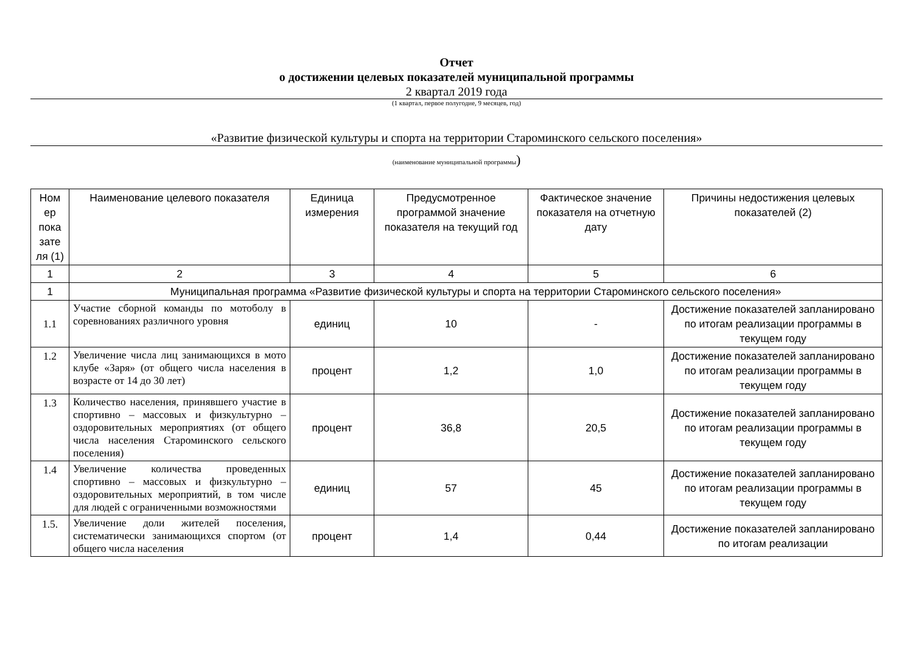Отчет
о достижении целевых показателей муниципальной программы
2 квартал 2019 года
(1 квартал, первое полугодие, 9 месяцев, год)
«Развитие физической культуры и спорта на территории Староминского сельского поселения»
(наименование муниципальной программы)
| Ном ер пока зате ля (1) | Наименование целевого показателя | Единица измерения | Предусмотренное программой значение показателя на текущий год | Фактическое значение показателя на отчетную дату | Причины недостижения целевых показателей (2) |
| --- | --- | --- | --- | --- | --- |
| 1 | 2 | 3 | 4 | 5 | 6 |
| 1 | Муниципальная программа «Развитие физической культуры и спорта на территории Староминского сельского поселения» | | | | |
| 1.1 | Участие сборной команды по мотоболу в соревнованиях различного уровня | единиц | 10 | - | Достижение показателей запланировано по итогам реализации программы в текущем году |
| 1.2 | Увеличение числа лиц занимающихся в мото клубе «Заря» (от общего числа населения в возрасте от 14 до 30 лет) | процент | 1,2 | 1,0 | Достижение показателей запланировано по итогам реализации программы в текущем году |
| 1.3 | Количество населения, принявшего участие в спортивно – массовых и физкультурно – оздоровительных мероприятиях (от общего числа населения Староминского сельского поселения) | процент | 36,8 | 20,5 | Достижение показателей запланировано по итогам реализации программы в текущем году |
| 1.4 | Увеличение количества проведенных спортивно – массовых и физкультурно – оздоровительных мероприятий, в том числе для людей с ограниченными возможностями | единиц | 57 | 45 | Достижение показателей запланировано по итогам реализации программы в текущем году |
| 1.5. | Увеличение доли жителей поселения, систематически занимающихся спортом (от общего числа населения | процент | 1,4 | 0,44 | Достижение показателей запланировано по итогам реализации |